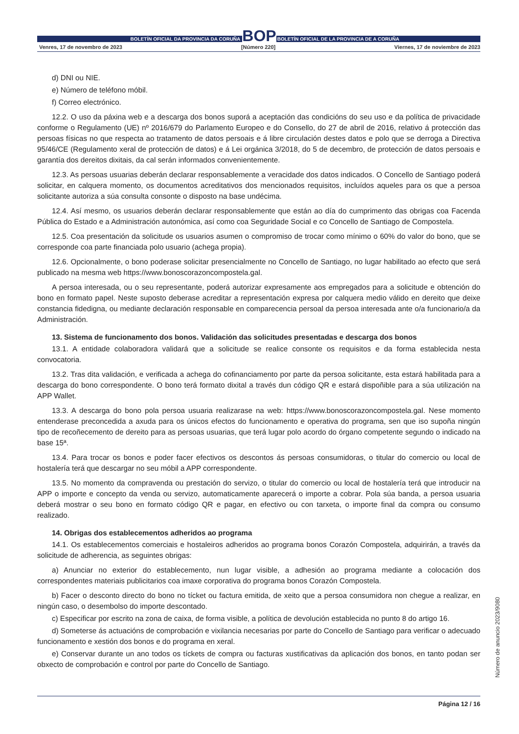BOLETÍN OFICIAL DA PROVINCIA DA CORUÑA BOP BOLETÍN OFICIAL DE LA PROVINCIA DE A CORUÑA
Venres, 17 de novembro de 2023 [Número 220] Viernes, 17 de noviembre de 2023
d) DNI ou NIE.
e) Número de teléfono móbil.
f) Correo electrónico.
12.2. O uso da páxina web e a descarga dos bonos suporá a aceptación das condicións do seu uso e da política de privacidade conforme o Regulamento (UE) nº 2016/679 do Parlamento Europeo e do Consello, do 27 de abril de 2016, relativo á protección das persoas físicas no que respecta ao tratamento de datos persoais e á libre circulación destes datos e polo que se derroga a Directiva 95/46/CE (Regulamento xeral de protección de datos) e á Lei orgánica 3/2018, do 5 de decembro, de protección de datos persoais e garantía dos dereitos dixitais, da cal serán informados convenientemente.
12.3. As persoas usuarias deberán declarar responsablemente a veracidade dos datos indicados. O Concello de Santiago poderá solicitar, en calquera momento, os documentos acreditativos dos mencionados requisitos, incluídos aqueles para os que a persoa solicitante autoriza a súa consulta consonte o disposto na base undécima.
12.4. Así mesmo, os usuarios deberán declarar responsablemente que están ao día do cumprimento das obrigas coa Facenda Pública do Estado e a Administración autonómica, así como coa Seguridade Social e co Concello de Santiago de Compostela.
12.5. Coa presentación da solicitude os usuarios asumen o compromiso de trocar como mínimo o 60% do valor do bono, que se corresponde coa parte financiada polo usuario (achega propia).
12.6. Opcionalmente, o bono poderase solicitar presencialmente no Concello de Santiago, no lugar habilitado ao efecto que será publicado na mesma web https://www.bonoscorazoncompostela.gal.
A persoa interesada, ou o seu representante, poderá autorizar expresamente aos empregados para a solicitude e obtención do bono en formato papel. Neste suposto deberase acreditar a representación expresa por calquera medio válido en dereito que deixe constancia fidedigna, ou mediante declaración responsable en comparecencia persoal da persoa interesada ante o/a funcionario/a da Administración.
13. Sistema de funcionamento dos bonos. Validación das solicitudes presentadas e descarga dos bonos
13.1. A entidade colaboradora validará que a solicitude se realice consonte os requisitos e da forma establecida nesta convocatoria.
13.2. Tras dita validación, e verificada a achega do cofinanciamento por parte da persoa solicitante, esta estará habilitada para a descarga do bono correspondente. O bono terá formato dixital a través dun código QR e estará dispoñible para a súa utilización na APP Wallet.
13.3. A descarga do bono pola persoa usuaria realizarase na web: https://www.bonoscorazoncompostela.gal. Nese momento entenderase preconcedida a axuda para os únicos efectos do funcionamento e operativa do programa, sen que iso supoña ningún tipo de recoñecemento de dereito para as persoas usuarias, que terá lugar polo acordo do órgano competente segundo o indicado na base 15ª.
13.4. Para trocar os bonos e poder facer efectivos os descontos ás persoas consumidoras, o titular do comercio ou local de hostalería terá que descargar no seu móbil a APP correspondente.
13.5. No momento da compravenda ou prestación do servizo, o titular do comercio ou local de hostalería terá que introducir na APP o importe e concepto da venda ou servizo, automaticamente aparecerá o importe a cobrar. Pola súa banda, a persoa usuaria deberá mostrar o seu bono en formato código QR e pagar, en efectivo ou con tarxeta, o importe final da compra ou consumo realizado.
14. Obrigas dos establecementos adheridos ao programa
14.1. Os establecementos comerciais e hostaleiros adheridos ao programa bonos Corazón Compostela, adquirirán, a través da solicitude de adherencia, as seguintes obrigas:
a) Anunciar no exterior do establecemento, nun lugar visible, a adhesión ao programa mediante a colocación dos correspondentes materiais publicitarios coa imaxe corporativa do programa bonos Corazón Compostela.
b) Facer o desconto directo do bono no tícket ou factura emitida, de xeito que a persoa consumidora non chegue a realizar, en ningún caso, o desembolso do importe descontado.
c) Especificar por escrito na zona de caixa, de forma visible, a política de devolución establecida no punto 8 do artigo 16.
d) Someterse ás actuacións de comprobación e vixilancia necesarias por parte do Concello de Santiago para verificar o adecuado funcionamento e xestión dos bonos e do programa en xeral.
e) Conservar durante un ano todos os tíckets de compra ou facturas xustificativas da aplicación dos bonos, en tanto podan ser obxecto de comprobación e control por parte do Concello de Santiago.
Número de anuncio 2023/9080
Página 12 / 16